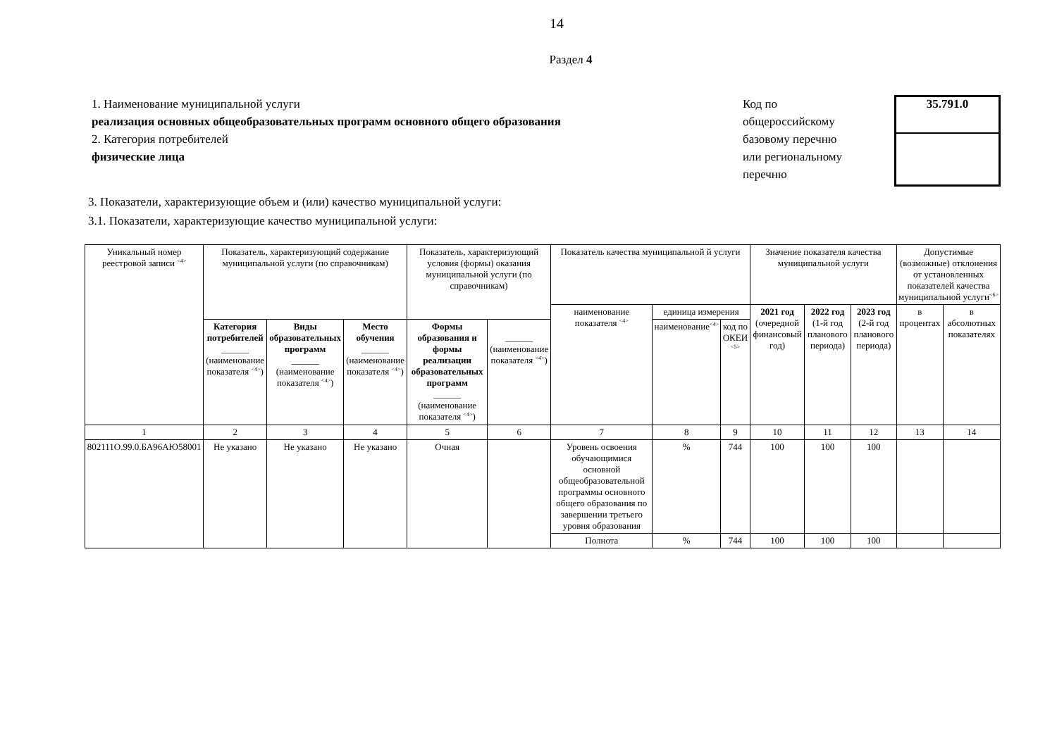14
Раздел 4
1. Наименование муниципальной услуги
реализация основных общеобразовательных программ основного общего образования
2. Категория потребителей
физические лица
Код по
общероссийскому
базовому перечню
или региональному
перечню
35.791.0
3. Показатели, характеризующие объем и (или) качество муниципальной услуги:
3.1. Показатели, характеризующие качество муниципальной услуги:
| Уникальный номер реестровой записи <sup><4></sup> | Показатель, характеризующий содержание муниципальной услуги (по справочникам) | | | Показатель, характеризующий условия (формы) оказания муниципальной услуги (по справочникам) | | Показатель качества муниципальной й услуги | | | Значение показателя качества муниципальной услуги | | | Допустимые (возможные) отклонения от установленных показателей качества муниципальной услуги<sup><6></sup> | |
| --- | --- | --- | --- | --- | --- | --- | --- | --- | --- | --- | --- | --- | --- |
| | | | | | | наименование показателя <sup><4></sup> | единица измерения | | 2021 год (очередной финансовый год) | 2022 год (1-й год планового периода) | 2023 год (2-й год планового периода) | в процентах | в абсолютных показателях |
| | Категория потребителей ______ (наименование показателя <sup><4></sup>) | Виды образовательных программ ______ (наименование показателя <sup><4></sup>) | Место обучения ______ (наименование показателя <sup><4></sup>) | Формы образования и формы реализации образовательных программ ______ (наименование показателя <sup><4></sup>) | ______ (наименование показателя <sup><4></sup>) | | наименование<sup><4></sup> | код по ОКЕИ <sup><5></sup> | | | | | |
| 1 | 2 | 3 | 4 | 5 | 6 | 7 | 8 | 9 | 10 | 11 | 12 | 13 | 14 |
| 802111О.99.0.БА96АЮ58001 | Не указано | Не указано | Не указано | Очная | | Уровень освоения обучающимися основной общеобразовательной программы основного общего образования по завершении третьего уровня образования | % | 744 | 100 | 100 | 100 | | |
| | | | | | | Полнота | % | 744 | 100 | 100 | 100 | | |